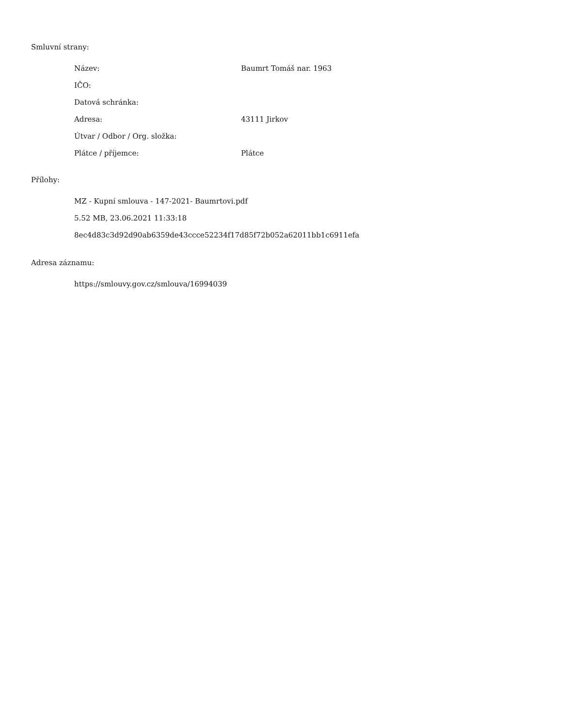Smluvní strany:
| Název: | Baumrt Tomáš nar. 1963 |
| IČO: | |
| Datová schránka: | |
| Adresa: | 43111 Jirkov |
| Útvar / Odbor / Org. složka: | |
| Plátce / příjemce: | Plátce |
Přílohy:
MZ - Kupní smlouva - 147-2021- Baumrtovi.pdf
5.52 MB, 23.06.2021 11:33:18
8ec4d83c3d92d90ab6359de43ccce52234f17d85f72b052a62011bb1c6911efa
Adresa záznamu:
https://smlouvy.gov.cz/smlouva/16994039